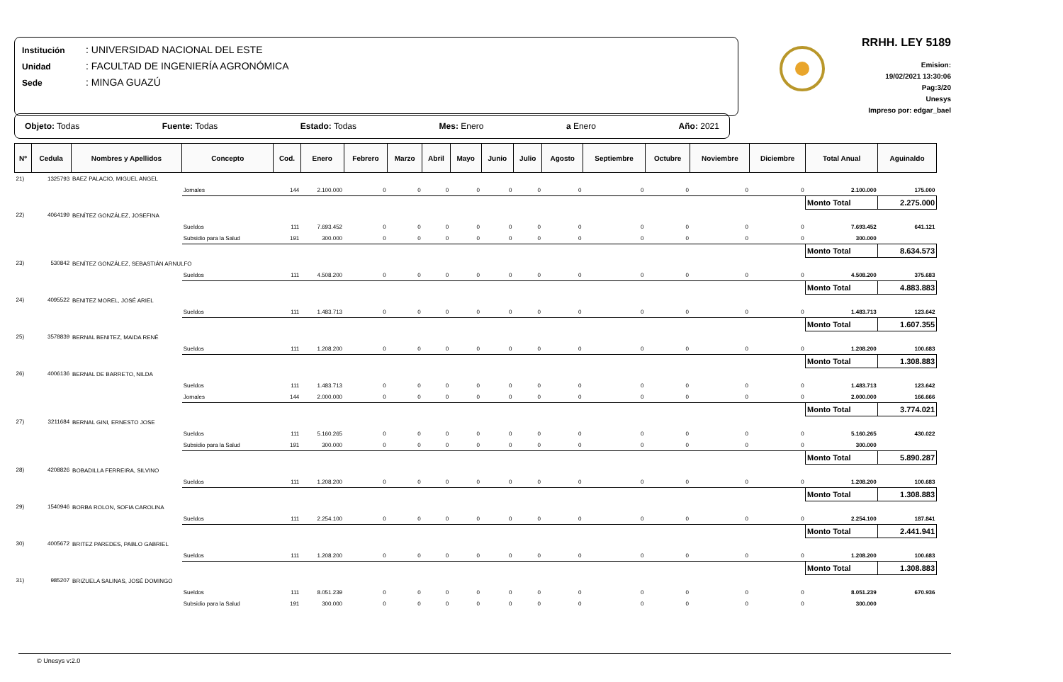Institución: UNIVERSIDAD NACIONAL DEL ESTE
Unidad: FACULTAD DE INGENIERÍA AGRONÓMICA
Sede: MINGA GUAZÚ
RRHH. LEY 5189
Emision:
19/02/2021 13:30:06
Pag:3/20
Unesys
Impreso por: edgar_bael
Objeto: Todas Fuente: Todas Estado: Todas Mes: Enero a Enero Año: 2021
| Nº | Cedula | Nombres y Apellidos | Concepto | Cod. | Enero | Febrero | Marzo | Abril | Mayo | Junio | Julio | Agosto | Septiembre | Octubre | Noviembre | Diciembre | Total Anual | Aguinaldo |
| --- | --- | --- | --- | --- | --- | --- | --- | --- | --- | --- | --- | --- | --- | --- | --- | --- | --- | --- |
| 21) | 1325793 | BAEZ PALACIO, MIGUEL ANGEL | | | | | | | | | | | | | | | | |
| | | | Jornales | 144 | 2.100.000 | 0 | 0 | 0 | 0 | 0 | 0 | 0 | 0 | 0 | 0 | 0 | 2.100.000 | 175.000 |
| | | | | | | | | | | | | | | | | | Monto Total | 2.275.000 |
| 22) | 4064199 | BENÍTEZ GONZÁLEZ, JOSEFINA | | | | | | | | | | | | | | | | |
| | | | Sueldos | 111 | 7.693.452 | 0 | 0 | 0 | 0 | 0 | 0 | 0 | 0 | 0 | 0 | 0 | 7.693.452 | 641.121 |
| | | | Subsidio para la Salud | 191 | 300.000 | 0 | 0 | 0 | 0 | 0 | 0 | 0 | 0 | 0 | 0 | 0 | 300.000 | |
| | | | | | | | | | | | | | | | | | Monto Total | 8.634.573 |
| 23) | 530842 | BENÍTEZ GONZÁLEZ, SEBASTIÁN ARNULFO | | | | | | | | | | | | | | | | |
| | | | Sueldos | 111 | 4.508.200 | 0 | 0 | 0 | 0 | 0 | 0 | 0 | 0 | 0 | 0 | 0 | 4.508.200 | 375.683 |
| | | | | | | | | | | | | | | | | | Monto Total | 4.883.883 |
| 24) | 4095522 | BENITEZ MOREL, JOSÉ ARIEL | | | | | | | | | | | | | | | | |
| | | | Sueldos | 111 | 1.483.713 | 0 | 0 | 0 | 0 | 0 | 0 | 0 | 0 | 0 | 0 | 0 | 1.483.713 | 123.642 |
| | | | | | | | | | | | | | | | | | Monto Total | 1.607.355 |
| 25) | 3578839 | BERNAL BENITEZ, MAIDA RENÉ | | | | | | | | | | | | | | | | |
| | | | Sueldos | 111 | 1.208.200 | 0 | 0 | 0 | 0 | 0 | 0 | 0 | 0 | 0 | 0 | 0 | 1.208.200 | 100.683 |
| | | | | | | | | | | | | | | | | | Monto Total | 1.308.883 |
| 26) | 4006136 | BERNAL DE BARRETO, NILDA | | | | | | | | | | | | | | | | |
| | | | Sueldos | 111 | 1.483.713 | 0 | 0 | 0 | 0 | 0 | 0 | 0 | 0 | 0 | 0 | 0 | 1.483.713 | 123.642 |
| | | | Jornales | 144 | 2.000.000 | 0 | 0 | 0 | 0 | 0 | 0 | 0 | 0 | 0 | 0 | 0 | 2.000.000 | 166.666 |
| | | | | | | | | | | | | | | | | | Monto Total | 3.774.021 |
| 27) | 3211684 | BERNAL GINI, ERNESTO JOSE | | | | | | | | | | | | | | | | |
| | | | Sueldos | 111 | 5.160.265 | 0 | 0 | 0 | 0 | 0 | 0 | 0 | 0 | 0 | 0 | 0 | 5.160.265 | 430.022 |
| | | | Subsidio para la Salud | 191 | 300.000 | 0 | 0 | 0 | 0 | 0 | 0 | 0 | 0 | 0 | 0 | 0 | 300.000 | |
| | | | | | | | | | | | | | | | | | Monto Total | 5.890.287 |
| 28) | 4208826 | BOBADILLA FERREIRA, SILVINO | | | | | | | | | | | | | | | | |
| | | | Sueldos | 111 | 1.208.200 | 0 | 0 | 0 | 0 | 0 | 0 | 0 | 0 | 0 | 0 | 0 | 1.208.200 | 100.683 |
| | | | | | | | | | | | | | | | | | Monto Total | 1.308.883 |
| 29) | 1540946 | BORBA ROLON, SOFIA CAROLINA | | | | | | | | | | | | | | | | |
| | | | Sueldos | 111 | 2.254.100 | 0 | 0 | 0 | 0 | 0 | 0 | 0 | 0 | 0 | 0 | 0 | 2.254.100 | 187.841 |
| | | | | | | | | | | | | | | | | | Monto Total | 2.441.941 |
| 30) | 4005672 | BRITEZ PAREDES, PABLO GABRIEL | | | | | | | | | | | | | | | | |
| | | | Sueldos | 111 | 1.208.200 | 0 | 0 | 0 | 0 | 0 | 0 | 0 | 0 | 0 | 0 | 0 | 1.208.200 | 100.683 |
| | | | | | | | | | | | | | | | | | Monto Total | 1.308.883 |
| 31) | 985207 | BRIZUELA SALINAS, JOSÉ DOMINGO | | | | | | | | | | | | | | | | |
| | | | Sueldos | 111 | 8.051.239 | 0 | 0 | 0 | 0 | 0 | 0 | 0 | 0 | 0 | 0 | 0 | 8.051.239 | 670.936 |
| | | | Subsidio para la Salud | 191 | 300.000 | 0 | 0 | 0 | 0 | 0 | 0 | 0 | 0 | 0 | 0 | 0 | 300.000 | |
© Unesys v:2.0